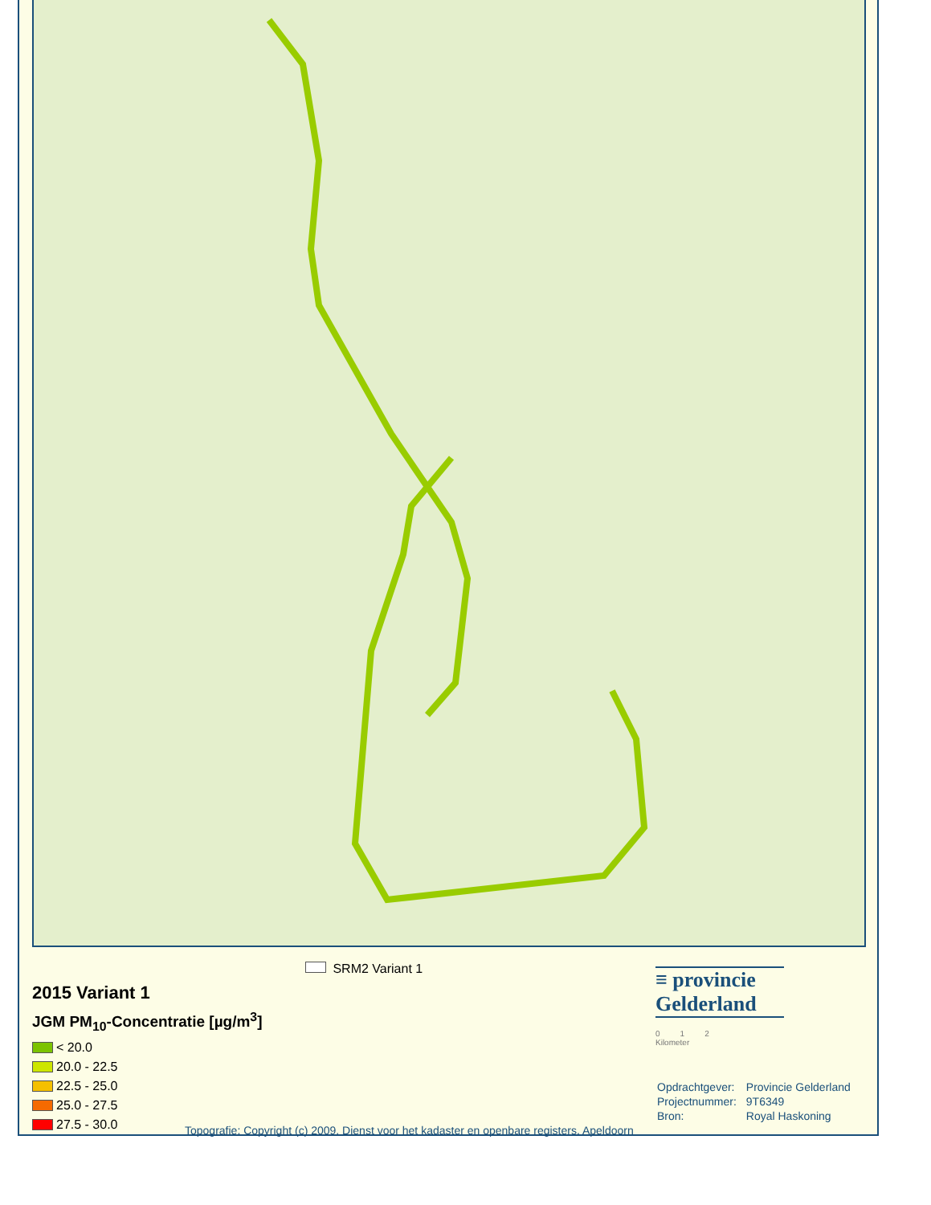2015 Variant 1
JGM PM<sub>10</sub>-Concentratie [µg/m<sup>3</sup>]
< 20.0
20.0 - 22.5
22.5 - 25.0
25.0 - 27.5
27.5 - 30.0
SRM2 Variant 1
Topografie: Copyright (c) 2009, Dienst voor het kadaster en openbare registers, Apeldoorn
≡ provincie
Gelderland
0 1 2
Kilometer
| Opdrachtgever: | Provincie Gelderland |
| Projectnummer: | 9T6349 |
| Bron: | Royal Haskoning |